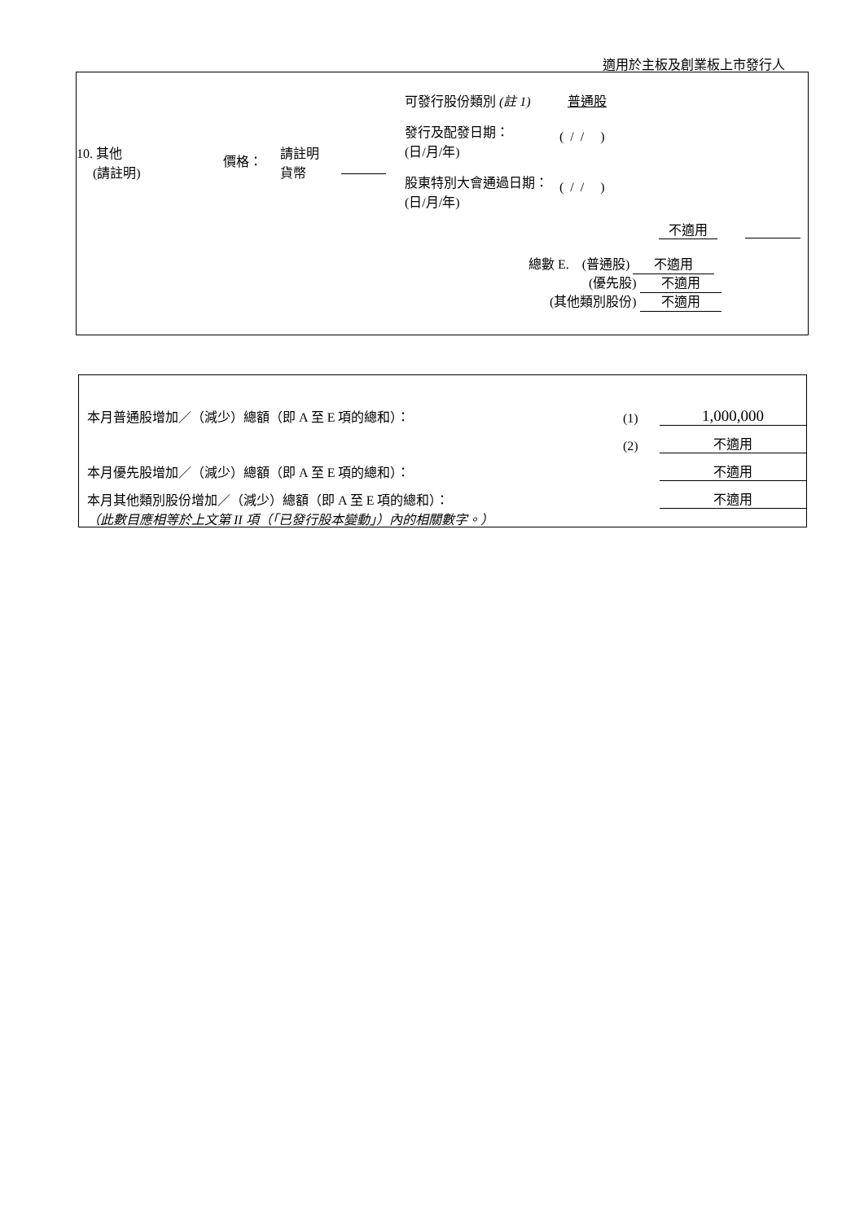適用於主板及創業板上市發行人
10. 其他
(請註明)
價格：
請註明
貨幣
可發行股份類別 (註 1) 普通股
發行及配發日期：
(日/月/年)
( / / )
股東特別大會通過日期：
(日/月/年)
( / / )
不適用
總數 E. (普通股) 不適用
(優先股) 不適用
(其他類別股份) 不適用
本月普通股增加／（減少）總額（即 A 至 E 項的總和）：
(1)
1,000,000
(2)
不適用
本月優先股增加／（減少）總額（即 A 至 E 項的總和）：
不適用
本月其他類別股份增加／（減少）總額（即 A 至 E 項的總和）：
不適用
（此數目應相等於上文第 II 項（「已發行股本變動」）內的相關數字。）